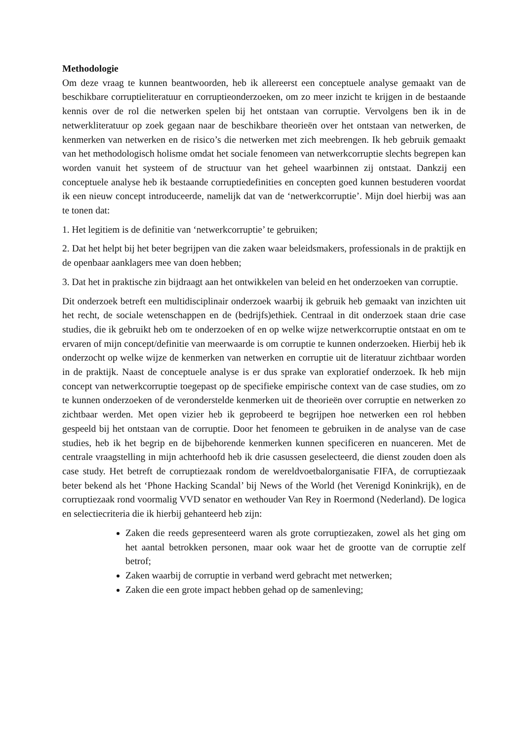Methodologie
Om deze vraag te kunnen beantwoorden, heb ik allereerst een conceptuele analyse gemaakt van de beschikbare corruptieliteratuur en corruptieonderzoeken, om zo meer inzicht te krijgen in de bestaande kennis over de rol die netwerken spelen bij het ontstaan van corruptie. Vervolgens ben ik in de netwerkliteratuur op zoek gegaan naar de beschikbare theorieën over het ontstaan van netwerken, de kenmerken van netwerken en de risico’s die netwerken met zich meebrengen. Ik heb gebruik gemaakt van het methodologisch holisme omdat het sociale fenomeen van netwerkcorruptie slechts begrepen kan worden vanuit het systeem of de structuur van het geheel waarbinnen zij ontstaat. Dankzij een conceptuele analyse heb ik bestaande corruptiedefinities en concepten goed kunnen bestuderen voordat ik een nieuw concept introduceerde, namelijk dat van de ‘netwerkcorruptie’. Mijn doel hierbij was aan te tonen dat:
1. Het legitiem is de definitie van ‘netwerkcorruptie’ te gebruiken;
2. Dat het helpt bij het beter begrijpen van die zaken waar beleidsmakers, professionals in de praktijk en de openbaar aanklagers mee van doen hebben;
3. Dat het in praktische zin bijdraagt aan het ontwikkelen van beleid en het onderzoeken van corruptie.
Dit onderzoek betreft een multidisciplinair onderzoek waarbij ik gebruik heb gemaakt van inzichten uit het recht, de sociale wetenschappen en de (bedrijfs)ethiek. Centraal in dit onderzoek staan drie case studies, die ik gebruikt heb om te onderzoeken of en op welke wijze netwerkcorruptie ontstaat en om te ervaren of mijn concept/definitie van meerwaarde is om corruptie te kunnen onderzoeken. Hierbij heb ik onderzocht op welke wijze de kenmerken van netwerken en corruptie uit de literatuur zichtbaar worden in de praktijk. Naast de conceptuele analyse is er dus sprake van exploratief onderzoek. Ik heb mijn concept van netwerkcorruptie toegepast op de specifieke empirische context van de case studies, om zo te kunnen onderzoeken of de veronderstelde kenmerken uit de theorieën over corruptie en netwerken zo zichtbaar werden. Met open vizier heb ik geprobeerd te begrijpen hoe netwerken een rol hebben gespeeld bij het ontstaan van de corruptie. Door het fenomeen te gebruiken in de analyse van de case studies, heb ik het begrip en de bijbehorende kenmerken kunnen specificeren en nuanceren. Met de centrale vraagstelling in mijn achterhoofd heb ik drie casussen geselecteerd, die dienst zouden doen als case study. Het betreft de corruptiezaak rondom de wereldvoetbalorganisatie FIFA, de corruptiezaak beter bekend als het ‘Phone Hacking Scandal’ bij News of the World (het Verenigd Koninkrijk), en de corruptiezaak rond voormalig VVD senator en wethouder Van Rey in Roermond (Nederland). De logica en selectiecriteria die ik hierbij gehanteerd heb zijn:
Zaken die reeds gepresenteerd waren als grote corruptiezaken, zowel als het ging om het aantal betrokken personen, maar ook waar het de grootte van de corruptie zelf betrof;
Zaken waarbij de corruptie in verband werd gebracht met netwerken;
Zaken die een grote impact hebben gehad op de samenleving;